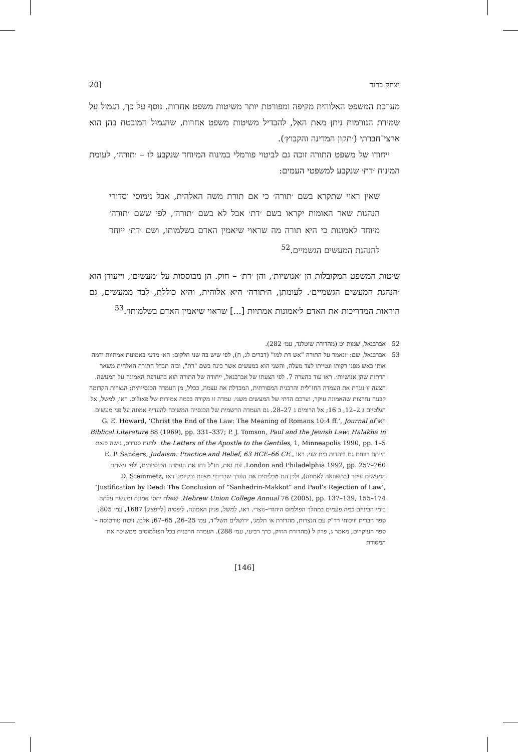יצחק ברנד [20
מערכת המשפט האלוהית מקיפה ומפורטת יותר משיטות משפט אחרות. נוסף על כך, הגמול על שמירת הנורמות ניתן מאת האל, להבדיל משיטות משפט אחרות, שהגמול המובטח בהן הוא ארצי־חברתי (׳תקון המדינה והקבוץ׳).
ייחודו של משפט התורה זוכה גם לביטוי פורמלי במינוח המיוחד שנקבע לו – ׳תורה׳, לעומת המינוח ׳דת׳ שנקבע למשפטי העמים:
שאין ראוי שתקרא בשם ׳תורה׳ כי אם תורת משה האלהית, אבל נימוסי וסדורי הנהגות שאר האומות יקראו בשם ׳דת׳ אבל לא בשם ׳תורה׳, לפי ששם ׳תורה׳ מיוחד לאמונות כי היא תורה מה שראוי שיאמין האדם בשלמותו, ושם ׳דת׳ ייוחד להנהגת המעשים הגשמיים.<sup>52</sup>
שיטות המשפט המקובלות הן ׳אנושיות׳, והן ׳דת׳ – חוק. הן מבוססות על ׳מעשים׳, וייעודן הוא ׳הנהגת המעשים הגשמיים׳. לעומתן, ה׳תורה׳ היא אלוהית, והיא כוללת, לבד ממעשים, גם הוראות המדריכות את האדם ל׳אמונות אמתיות [...] שראוי שיאמין האדם בשלמותו׳.<sup>53</sup>
52 אברבנאל, שמות יט (מהדורת שוטלנד, עמ׳ 282).
53 אברבנאל, שם: ׳ונאמר על התורה "אש דת למו" (דברים לג, ח), לפי שיש בה שני חלקים: הא׳ מדעי באמונות אמתיות ודמה אותו באש מפני דקותו ונטייתו לצד מעלה, והשני הוא במעשים אשר כינה בשם "דת", ובזה תבדל התורה האלהית משאר הדתות שהן אנושיות׳. ראו עוד בהערה 7. לפי הצעתו של אברבנאל, ייחודה של התורה הוא בהעדפת האמונה על המעשה. הצעה זו נוגדת את העמדה החז"לית והרבנית המסורתית, המבדלת את עצמה, ככלל, מן העמדה הכנסייתית: הנצרות הקדומה קבעה נחרצות שהאמונה עיקר, וערכם הדתי של המעשים משני. עמדה זו מקורה בכמה אמירות של פאולוס. ראו, למשל, אל הגלטיים ג 2–12, ב 16; אל הרומים ג 27–28. גם העמדה הרשמית של הכנסייה המשיכה להעדיף אמונה על פני מעשים. ראו G. E. Howard, ‘Christ the End of the Law: The Meaning of Romans 10:4 ff.’, Journal of Biblical Literature 88 (1969), pp. 331–337; P. J. Tomson, Paul and the Jewish Law: Halakha in the Letters of the Apostle to the Gentiles, 1, Minneapolis 1990, pp. 1–5. לדעת סנדרס, גישה כזאת הייתה רווחת גם ביהדות בית שני. ראו E. P. Sanders, Judaism: Practice and Belief, 63 BCE–66 CE., London and Philadelphia 1992, pp. 257–260. עם זאת, חז"ל דחו את העמדה הכנסייתית, ולפי גישתם המעשים עיקר (בהשוואה לאמונה), ולכן הם מבליטים את הערך שבריבוי מצוות ובקיומן. ראו D. Steinmetz, ‘Justification by Deed: The Conclusion of “Sanhedrin-Makkot” and Paul’s Rejection of Law’, Hebrew Union College Annual 76 (2005), pp. 137–139, 155–174. שאלת יחסי אמונה ומעשה עלתה בימי הביניים כמה פעמים במהלך הפולמוס היהודי–נוצרי. ראו, למשל, פגיון האמונה, ליפסיה [לייפציג] 1687, עמ׳ 805; ספר הברית וויכוחי רד"ק עם הנצרות, מהדורת א׳ תלמג׳, ירושלים תשל"ד, עמ׳ 25–26, 65–67; אלבו, ויכוח טורטוסה – ספר העיקרים, מאמר ג, פרק ל (מהדורת הוזיק, כרך רביעי, עמ׳ 288). העמדה הרבנית בכל הפולמוסים ממשיכה את המסורת
[146]